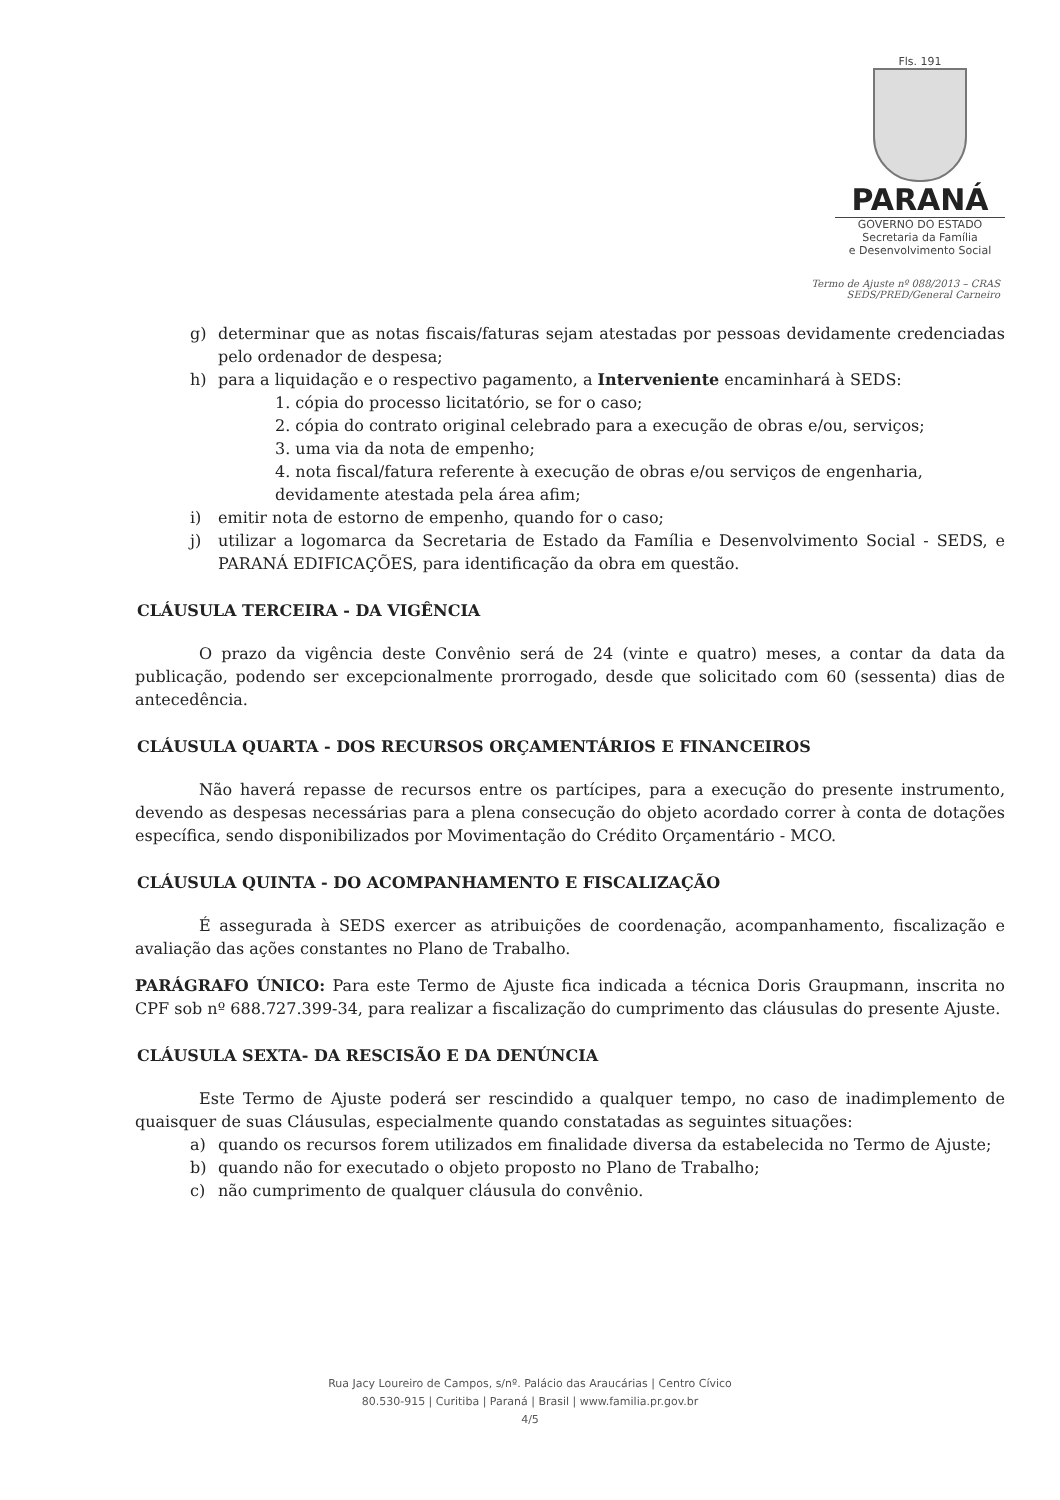Fls. 191
PARANÁ
GOVERNO DO ESTADO
Secretaria da Família
e Desenvolvimento Social
Termo de Ajuste nº 088/2013 – CRAS
SEDS/PRED/General Carneiro
g) determinar que as notas fiscais/faturas sejam atestadas por pessoas devidamente credenciadas pelo ordenador de despesa;
h) para a liquidação e o respectivo pagamento, a Interveniente encaminhará à SEDS:
1. cópia do processo licitatório, se for o caso;
2. cópia do contrato original celebrado para a execução de obras e/ou, serviços;
3. uma via da nota de empenho;
4. nota fiscal/fatura referente à execução de obras e/ou serviços de engenharia, devidamente atestada pela área afim;
i) emitir nota de estorno de empenho, quando for o caso;
j) utilizar a logomarca da Secretaria de Estado da Família e Desenvolvimento Social - SEDS, e PARANÁ EDIFICAÇÕES, para identificação da obra em questão.
CLÁUSULA TERCEIRA - DA VIGÊNCIA
    O prazo da vigência deste Convênio será de 24 (vinte e quatro) meses, a contar da data da publicação, podendo ser excepcionalmente prorrogado, desde que solicitado com 60 (sessenta) dias de antecedência.
CLÁUSULA QUARTA - DOS RECURSOS ORÇAMENTÁRIOS E FINANCEIROS
    Não haverá repasse de recursos entre os partícipes, para a execução do presente instrumento, devendo as despesas necessárias para a plena consecução do objeto acordado correr à conta de dotações específica, sendo disponibilizados por Movimentação do Crédito Orçamentário - MCO.
CLÁUSULA QUINTA - DO ACOMPANHAMENTO E FISCALIZAÇÃO
    É assegurada à SEDS exercer as atribuições de coordenação, acompanhamento, fiscalização e avaliação das ações constantes no Plano de Trabalho.
PARÁGRAFO ÚNICO: Para este Termo de Ajuste fica indicada a técnica Doris Graupmann, inscrita no CPF sob nº 688.727.399-34, para realizar a fiscalização do cumprimento das cláusulas do presente Ajuste.
CLÁUSULA SEXTA- DA RESCISÃO E DA DENÚNCIA
    Este Termo de Ajuste poderá ser rescindido a qualquer tempo, no caso de inadimplemento de quaisquer de suas Cláusulas, especialmente quando constatadas as seguintes situações:
a) quando os recursos forem utilizados em finalidade diversa da estabelecida no Termo de Ajuste;
b) quando não for executado o objeto proposto no Plano de Trabalho;
c) não cumprimento de qualquer cláusula do convênio.
Rua Jacy Loureiro de Campos, s/nº. Palácio das Araucárias | Centro Cívico
80.530-915 | Curitiba | Paraná | Brasil | www.familia.pr.gov.br
4/5